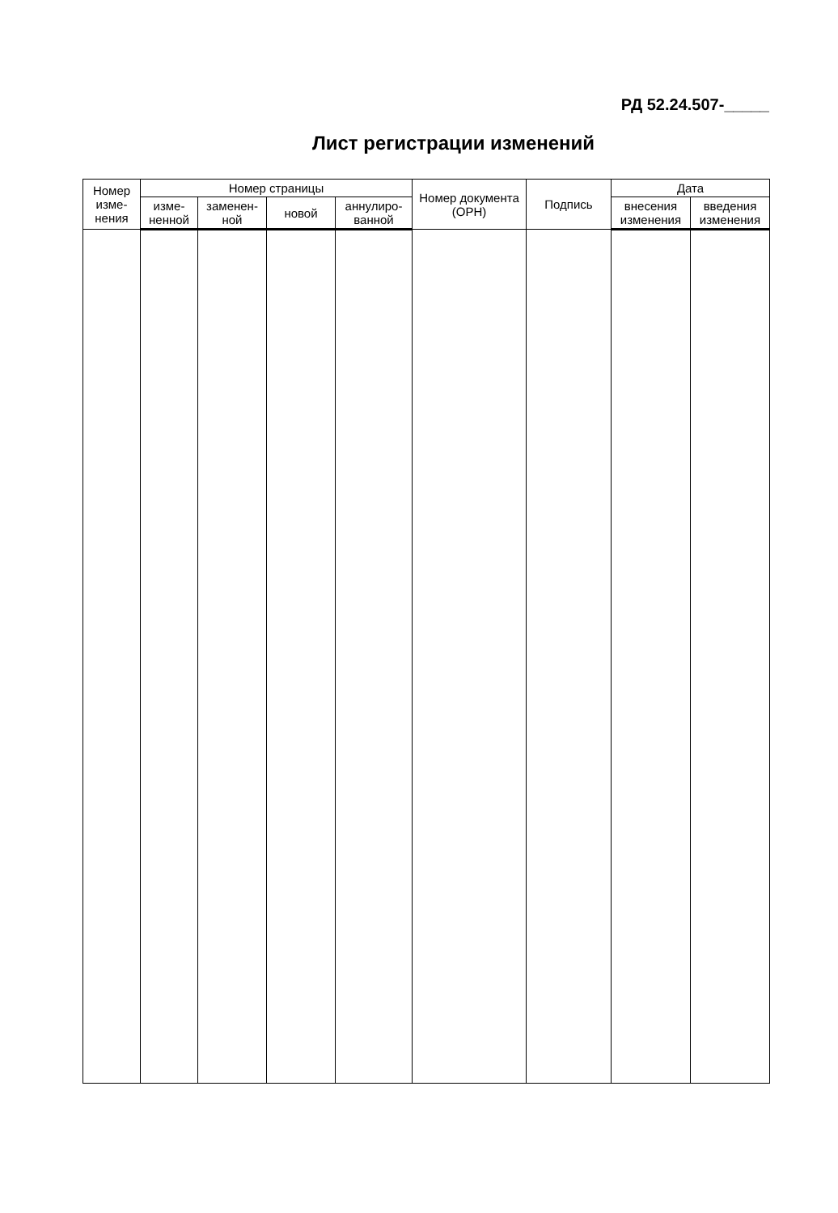РД 52.24.507-_____
Лист регистрации изменений
| Номер изме-нения | Номер страницы | | | | Номер документа (ОРН) | Подпись | Дата | |
| --- | --- | --- | --- | --- | --- | --- | --- | --- |
| | изме-ненной | заменен-ной | новой | аннулиро-ванной | | | внесения изменения | введения изменения |